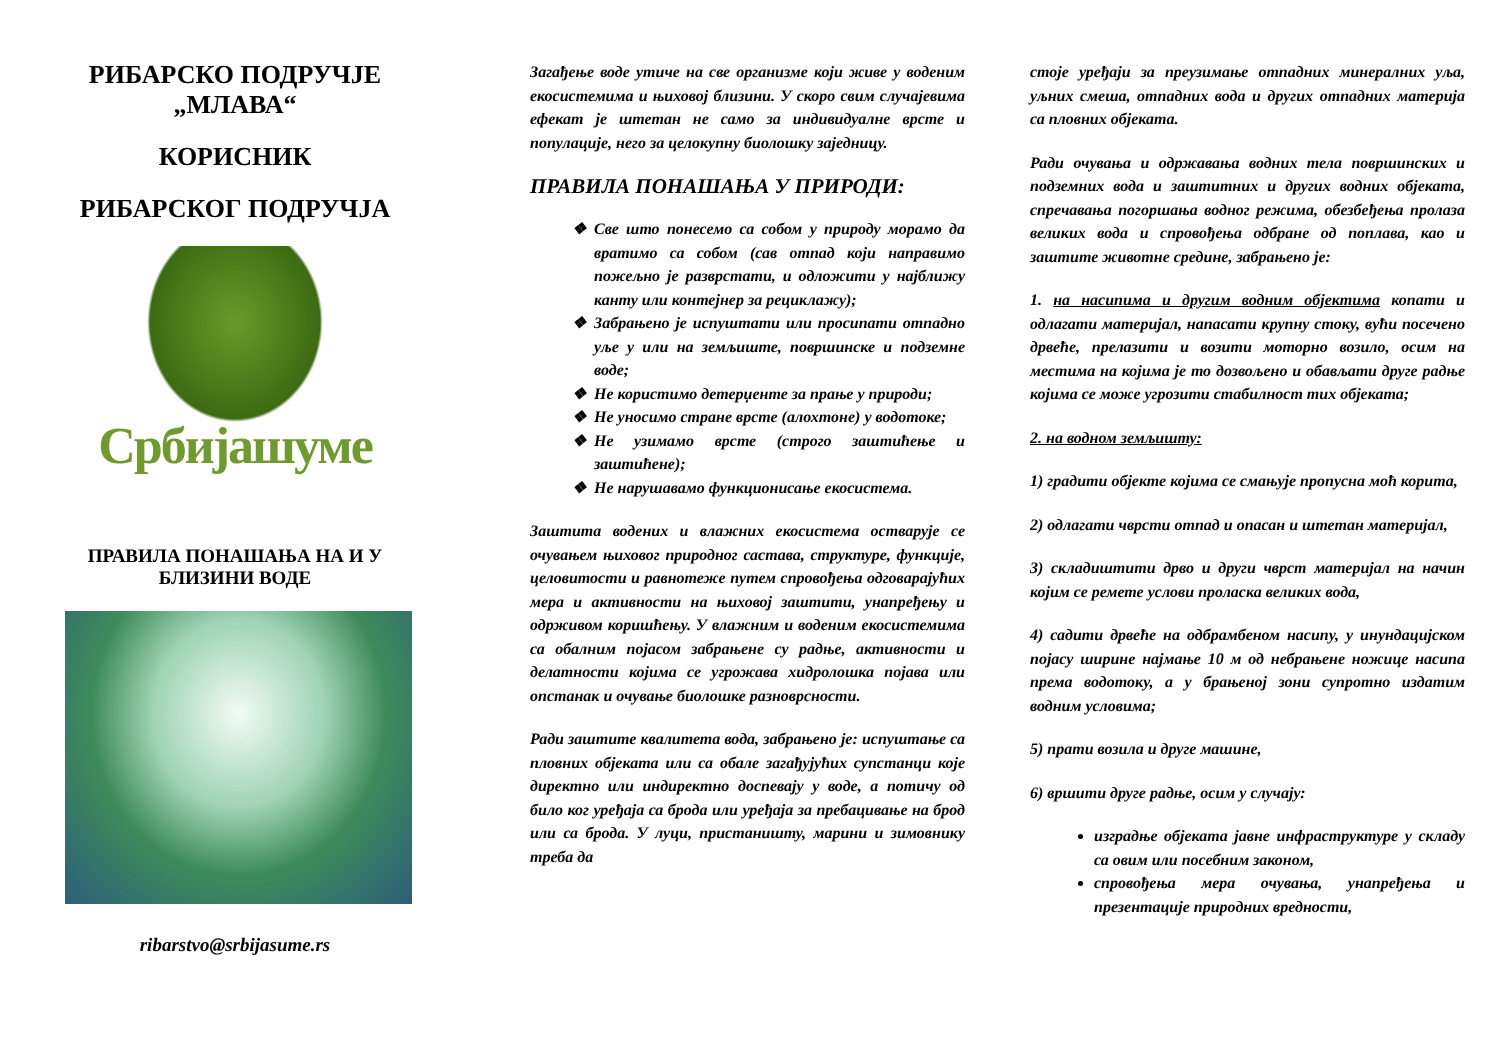РИБАРСКО ПОДРУЧЈЕ
„МЛАВА“
КОРИСНИК
РИБАРСКОГ ПОДРУЧЈА
Србијашуме
ПРАВИЛА ПОНАШАЊА НА И У БЛИЗИНИ ВОДЕ
ribarstvo@srbijasume.rs
Загађење воде утиче на све организме који живе у воденим екосистемима и њиховој близини. У скоро свим случајевима ефекат је штетан не само за индивидуалне врсте и популације, него за целокупну биолошку заједницу.
ПРАВИЛА ПОНАШАЊА У ПРИРОДИ:
Све што понесемо са собом у природу морамо да вратимо са собом (сав отпад који направимо пожељно је разврстати, и одложити у најближу канту или контејнер за рециклажу);
Забрањено је испуштати или просипати отпадно уље у или на земљиште, површинске и подземне воде;
Не користимо детерџенте за прање у природи;
Не уносимо стране врсте (алохтоне) у водотоке;
Не узимамо врсте (строго заштићење и заштићене);
Не нарушавамо функционисање екосистема.
Заштита водених и влажних екосистема остварује се очувањем њиховог природног састава, структуре, функције, целовитости и равнотеже путем спровођења одговарајућих мера и активности на њиховој заштити, унапређењу и одрживом коришћењу. У влажним и воденим екосистемима са обалним појасом забрањене су радње, активности и делатности којима се угрожава хидролошка појава или опстанак и очување биолошке разноврсности.
Ради заштите квалитета вода, забрањено је: испуштање са пловних објеката или са обале загађујућих супстанци које директно или индиректно доспевају у воде, а потичу од било ког уређаја са брода или уређаја за пребацивање на брод или са брода. У луци, пристаништу, марини и зимовнику треба да
стоје уређаји за преузимање отпадних минералних уља, уљних смеша, отпадних вода и других отпадних материја са пловних објеката.
Ради очувања и одржавања водних тела површинских и подземних вода и заштитних и других водних објеката, спречавања погоршања водног режима, обезбеђења пролаза великих вода и спровођења одбране од поплава, као и заштите животне средине, забрањено је:
1. на насипима и другим водним објектима копати и одлагати материјал, напасати крупну стоку, вући посечено дрвеће, прелазити и возити моторно возило, осим на местима на којима је то дозвољено и обављати друге радње којима се може угрозити стабилност тих објеката;
2. на водном земљишту:
1) градити објекте којима се смањује пропусна моћ корита,
2) одлагати чврсти отпад и опасан и штетан материјал,
3) складиштити дрво и други чврст материјал на начин којим се ремете услови проласка великих вода,
4) садити дрвеће на одбрамбеном насипу, у инундацијском појасу ширине најмање 10 м од небрањене ножице насипа према водотоку, а у брањеној зони супротно издатим водним условима;
5) прати возила и друге машине,
6) вршити друге радње, осим у случају:
изградње објеката јавне инфраструктуре у складу са овим или посебним законом,
спровођења мера очувања, унапређења и презентације природних вредности,